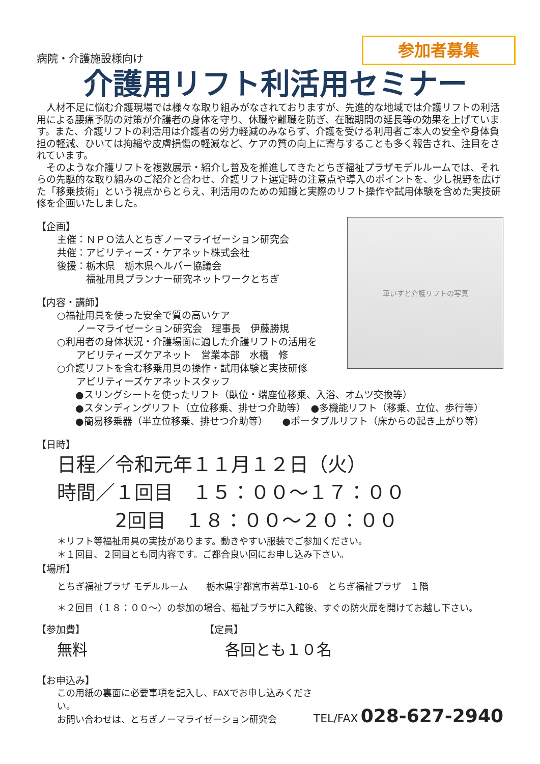参加者募集
病院・介護施設様向け
介護用リフト利活用セミナー
　人材不足に悩む介護現場では様々な取り組みがなされておりますが、先進的な地域では介護リフトの利活用による腰痛予防の対策が介護者の身体を守り、休職や離職を防ぎ、在職期間の延長等の効果を上げています。また、介護リフトの利活用は介護者の労力軽減のみならず、介護を受ける利用者ご本人の安全や身体負担の軽減、ひいては拘縮や皮膚損傷の軽減など、ケアの質の向上に寄与することも多く報告され、注目をされています。
　そのような介護リフトを複数展示・紹介し普及を推進してきたとちぎ福祉プラザモデルルームでは、それらの先駆的な取り組みのご紹介と合わせ、介護リフト選定時の注意点や導入のポイントを、少し視野を広げた「移乗技術」という視点からとらえ、利活用のための知識と実際のリフト操作や試用体験を含めた実技研修を企画いたしました。
【企画】
主催：ＮＰＯ法人とちぎノーマライゼーション研究会
共催：アビリティーズ・ケアネット株式会社
後援：栃木県　栃木県ヘルパー協議会
　　　福祉用具プランナー研究ネットワークとちぎ
【内容・講師】
○福祉用具を使った安全で質の高いケア
　　ノーマライゼーション研究会　理事長　伊藤勝規
○利用者の身体状況・介護場面に適した介護リフトの活用を
　　アビリティーズケアネット　営業本部　水橋　修
○介護リフトを含む移乗用具の操作・試用体験と実技研修
　　アビリティーズケアネットスタッフ
車いすと介護リフトの写真
●スリングシートを使ったリフト（臥位・端座位移乗、入浴、オムツ交換等）
●スタンディングリフト（立位移乗、排せつ介助等）　●多機能リフト（移乗、立位、歩行等）
●簡易移乗器（半立位移乗、排せつ介助等）　　●ポータブルリフト（床からの起き上がり等）
【日時】
日程／令和元年１１月１２日（火）
時間／１回目　１５：００～１７：００
　　　2回目　１８：００～２０：００
＊リフト等福祉用具の実技があります。動きやすい服装でご参加ください。
＊１回目、２回目とも同内容です。ご都合良い回にお申し込み下さい。
【場所】
とちぎ福祉プラザ モデルルーム　　栃木県宇都宮市若草1-10-6　とちぎ福祉プラザ　１階
＊２回目（１８：００～）の参加の場合、福祉プラザに入館後、すぐの防火扉を開けてお越し下さい。
【参加費】
無料
【定員】
各回とも１０名
【お申込み】
この用紙の裏面に必要事項を記入し、FAXでお申し込みください。
お問い合わせは、とちぎノーマライゼーション研究会
TEL/FAX 028-627-2940